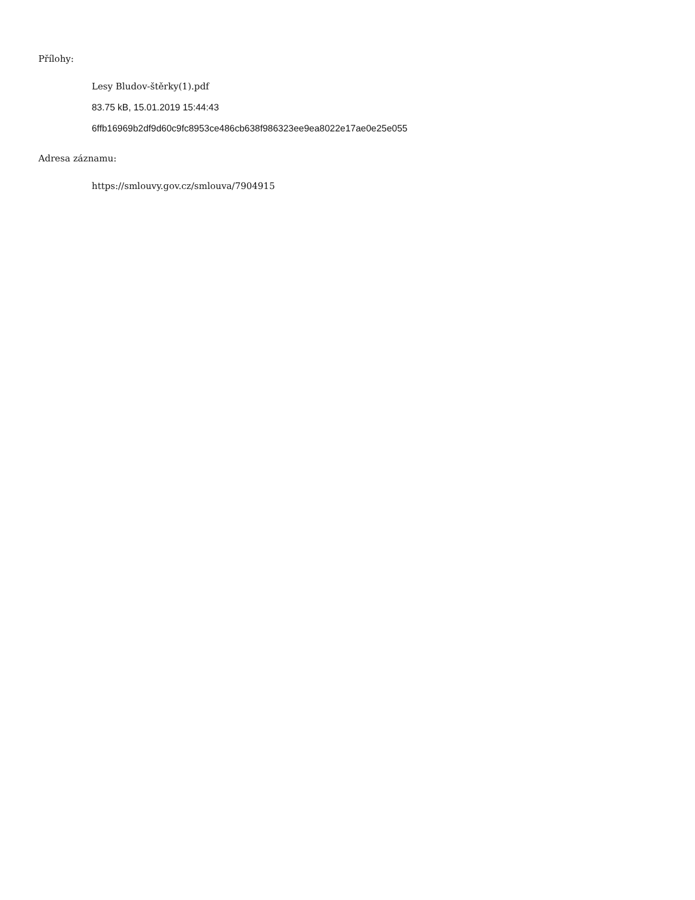Přílohy:
Lesy Bludov-štěrky(1).pdf
83.75 kB, 15.01.2019 15:44:43
6ffb16969b2df9d60c9fc8953ce486cb638f986323ee9ea8022e17ae0e25e055
Adresa záznamu:
https://smlouvy.gov.cz/smlouva/7904915